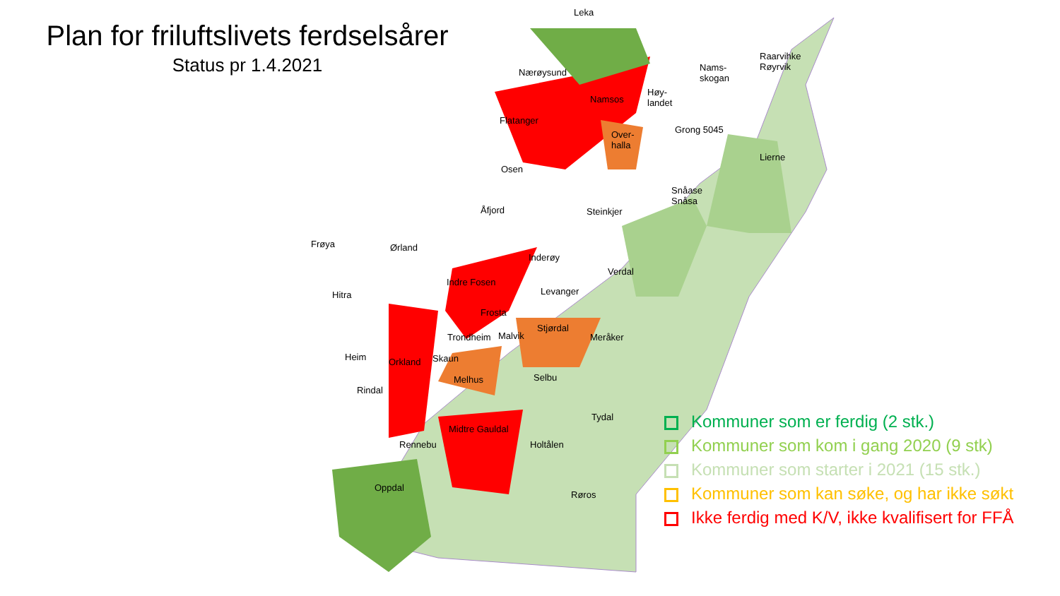Plan for friluftslivets ferdselsårer
Status pr 1.4.2021
Leka
Nærøysund
Namsos
Høy-
landet
Nams-
skogan
Raarvihke
Røyrvik
Flatanger
Over-
halla
Grong 5045
Lierne
Osen
Snåase
Snåsa
Åfjord Steinkjer
Frøya Ørland
Inderøy
Verdal
Hitra
Indre Fosen
Levanger
Frosta
Stjørdal
Meråker
Trondheim Malvik
Heim Orkland Skaun
Melhus Selbu
Rindal
Tydal
Midtre Gauldal
Rennebu Holtålen
Oppdal
Røros
Kommuner som er ferdig (2 stk.)
Kommuner som kom i gang 2020 (9 stk)
Kommuner som starter i 2021 (15 stk.)
Kommuner som kan søke, og har ikke søkt
Ikke ferdig med K/V, ikke kvalifisert for FFÅ